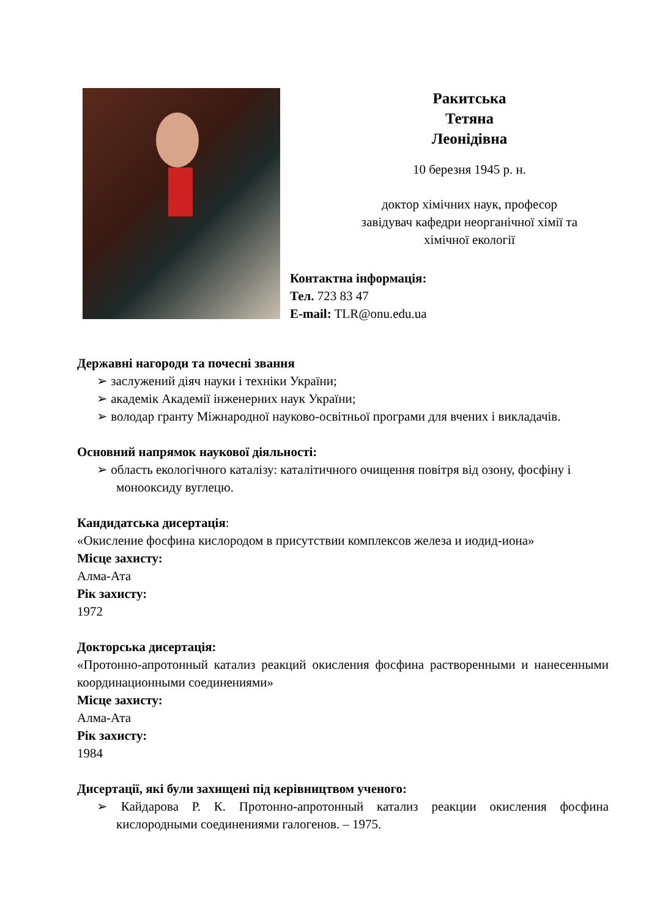Ракитська
Тетяна
Леонідівна
10 березня 1945 р. н.
доктор хімічних наук, професор
завідувач кафедри неорганічної хімії та
хімічної екології
Контактна інформація:
Тел. 723 83 47
E-mail: TLR@onu.edu.ua
Державні нагороди та почесні звання
➢ заслужений діяч науки і техніки України;
➢ академік Академії інженерних наук України;
➢ володар гранту Міжнародної науково-освітньої програми для вчених і викладачів.
Основний напрямок наукової діяльності:
➢ область екологічного каталізу: каталітичного очищення повітря від озону, фосфіну і монооксиду вуглецю.
Кандидатська дисертація:
«Окисление фосфина кислородом в присутствии комплексов железа и иодид-иона»
Місце захисту:
Алма-Ата
Рік захисту:
1972
Докторська дисертація:
«Протонно-апротонный катализ реакций окисления фосфина растворенными и нанесенными координационными соединениями»
Місце захисту:
Алма-Ата
Рік захисту:
1984
Дисертації, які були захищені під керівництвом ученого:
➢ Кайдарова Р. К. Протонно-апротонный катализ реакции окисления фосфина кислородными соединениями галогенов. – 1975.